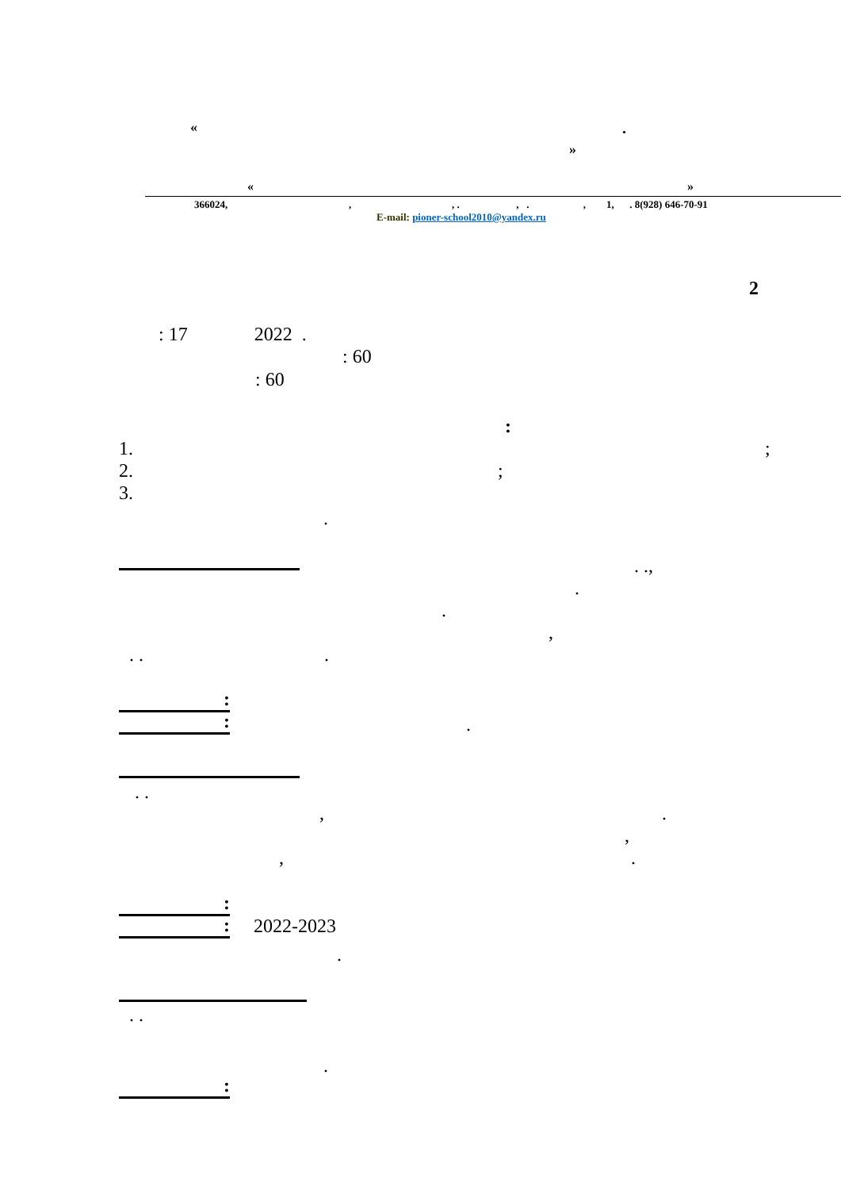« .
»
« »
366024, , , . , . , 1, . 8(928) 646-70-91
E-mail: pioner-school2010@yandex.ru
2
: 17 2022 .
: 60
: 60
:
1. ;
2. ;
3.
.
. .,
.
.
,
. . .
:
: .
. .
, .
,
, .
:
: 2022-2023
.
. .
.
: